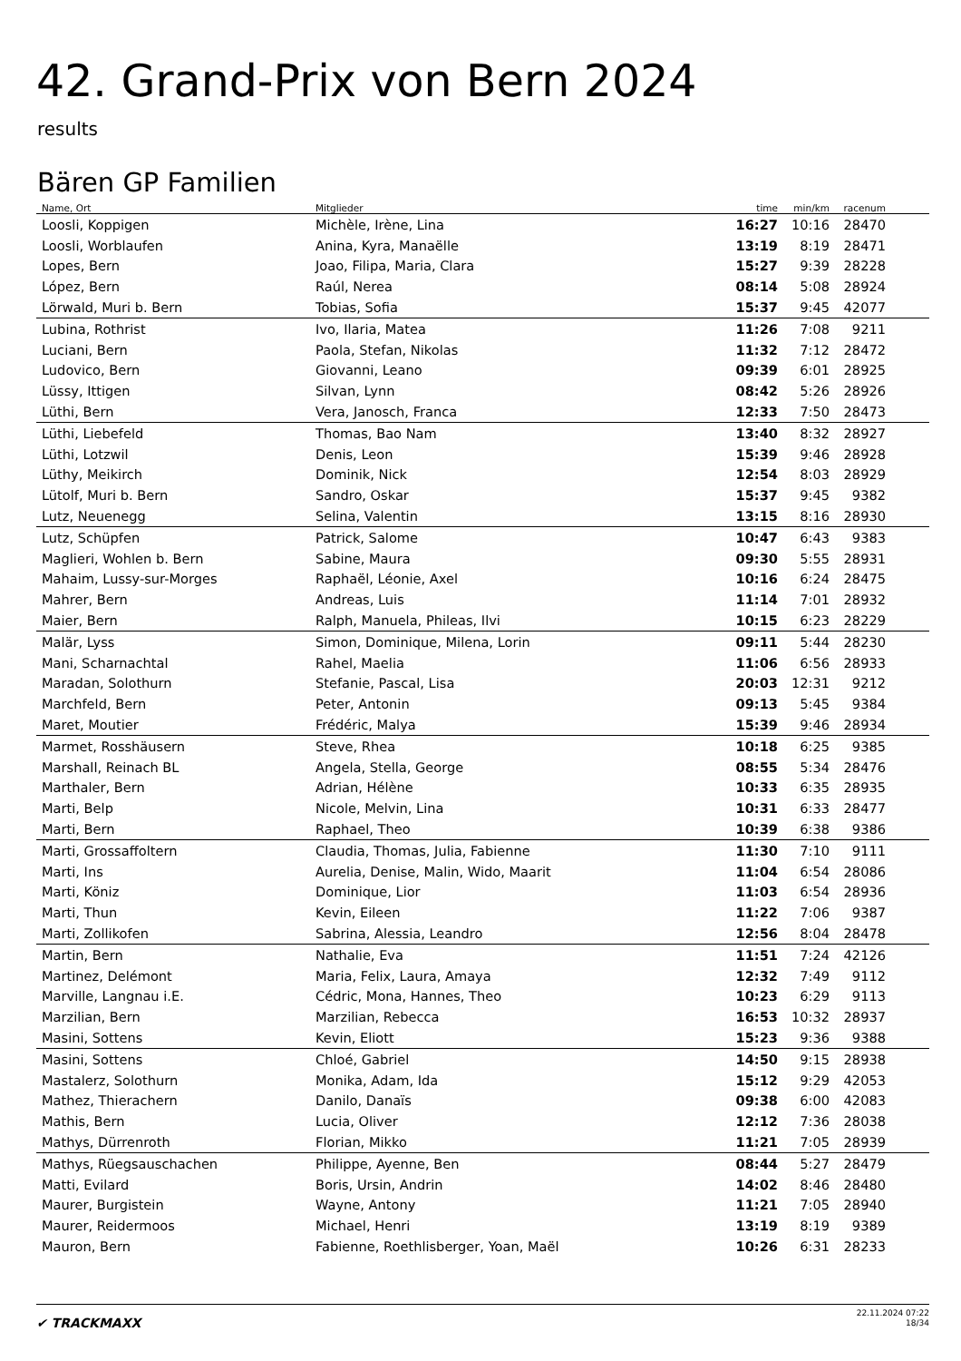42. Grand-Prix von Bern 2024
results
Bären GP Familien
| Name, Ort | Mitglieder | time | min/km | racenum | |
| --- | --- | --- | --- | --- | --- |
| Loosli, Koppigen | Michèle, Irène, Lina | 16:27 | 10:16 | 28470 | |
| Loosli, Worblaufen | Anina, Kyra, Manaëlle | 13:19 | 8:19 | 28471 | |
| Lopes, Bern | Joao, Filipa, Maria, Clara | 15:27 | 9:39 | 28228 | |
| López, Bern | Raúl, Nerea | 08:14 | 5:08 | 28924 | |
| Lörwald, Muri b. Bern | Tobias, Sofia | 15:37 | 9:45 | 42077 | |
| Lubina, Rothrist | Ivo, Ilaria, Matea | 11:26 | 7:08 | 9211 | |
| Luciani, Bern | Paola, Stefan, Nikolas | 11:32 | 7:12 | 28472 | |
| Ludovico, Bern | Giovanni, Leano | 09:39 | 6:01 | 28925 | |
| Lüssy, Ittigen | Silvan, Lynn | 08:42 | 5:26 | 28926 | |
| Lüthi, Bern | Vera, Janosch, Franca | 12:33 | 7:50 | 28473 | |
| Lüthi, Liebefeld | Thomas, Bao Nam | 13:40 | 8:32 | 28927 | |
| Lüthi, Lotzwil | Denis, Leon | 15:39 | 9:46 | 28928 | |
| Lüthy, Meikirch | Dominik, Nick | 12:54 | 8:03 | 28929 | |
| Lütolf, Muri b. Bern | Sandro, Oskar | 15:37 | 9:45 | 9382 | |
| Lutz, Neuenegg | Selina, Valentin | 13:15 | 8:16 | 28930 | |
| Lutz, Schüpfen | Patrick, Salome | 10:47 | 6:43 | 9383 | |
| Maglieri, Wohlen b. Bern | Sabine, Maura | 09:30 | 5:55 | 28931 | |
| Mahaim, Lussy-sur-Morges | Raphaël, Léonie, Axel | 10:16 | 6:24 | 28475 | |
| Mahrer, Bern | Andreas, Luis | 11:14 | 7:01 | 28932 | |
| Maier, Bern | Ralph, Manuela, Phileas, Ilvi | 10:15 | 6:23 | 28229 | |
| Malär, Lyss | Simon, Dominique, Milena, Lorin | 09:11 | 5:44 | 28230 | |
| Mani, Scharnachtal | Rahel, Maelia | 11:06 | 6:56 | 28933 | |
| Maradan, Solothurn | Stefanie, Pascal, Lisa | 20:03 | 12:31 | 9212 | |
| Marchfeld, Bern | Peter, Antonin | 09:13 | 5:45 | 9384 | |
| Maret, Moutier | Frédéric, Malya | 15:39 | 9:46 | 28934 | |
| Marmet, Rosshäusern | Steve, Rhea | 10:18 | 6:25 | 9385 | |
| Marshall, Reinach BL | Angela, Stella, George | 08:55 | 5:34 | 28476 | |
| Marthaler, Bern | Adrian, Hélène | 10:33 | 6:35 | 28935 | |
| Marti, Belp | Nicole, Melvin, Lina | 10:31 | 6:33 | 28477 | |
| Marti, Bern | Raphael, Theo | 10:39 | 6:38 | 9386 | |
| Marti, Grossaffoltern | Claudia, Thomas, Julia, Fabienne | 11:30 | 7:10 | 9111 | |
| Marti, Ins | Aurelia, Denise, Malin, Wido, Maarit | 11:04 | 6:54 | 28086 | |
| Marti, Köniz | Dominique, Lior | 11:03 | 6:54 | 28936 | |
| Marti, Thun | Kevin, Eileen | 11:22 | 7:06 | 9387 | |
| Marti, Zollikofen | Sabrina, Alessia, Leandro | 12:56 | 8:04 | 28478 | |
| Martin, Bern | Nathalie, Eva | 11:51 | 7:24 | 42126 | |
| Martinez, Delémont | Maria, Felix, Laura, Amaya | 12:32 | 7:49 | 9112 | |
| Marville, Langnau i.E. | Cédric, Mona, Hannes, Theo | 10:23 | 6:29 | 9113 | |
| Marzilian, Bern | Marzilian, Rebecca | 16:53 | 10:32 | 28937 | |
| Masini, Sottens | Kevin, Eliott | 15:23 | 9:36 | 9388 | |
| Masini, Sottens | Chloé, Gabriel | 14:50 | 9:15 | 28938 | |
| Mastalerz, Solothurn | Monika, Adam, Ida | 15:12 | 9:29 | 42053 | |
| Mathez, Thierachern | Danilo, Danaïs | 09:38 | 6:00 | 42083 | |
| Mathis, Bern | Lucia, Oliver | 12:12 | 7:36 | 28038 | |
| Mathys, Dürrenroth | Florian, Mikko | 11:21 | 7:05 | 28939 | |
| Mathys, Rüegsauschachen | Philippe, Ayenne, Ben | 08:44 | 5:27 | 28479 | |
| Matti, Evilard | Boris, Ursin, Andrin | 14:02 | 8:46 | 28480 | |
| Maurer, Burgistein | Wayne, Antony | 11:21 | 7:05 | 28940 | |
| Maurer, Reidermoos | Michael, Henri | 13:19 | 8:19 | 9389 | |
| Mauron, Bern | Fabienne, Roethlisberger, Yoan, Maël | 10:26 | 6:31 | 28233 | |
✔ TRACKMAXX
22.11.2024 07:22
18/34